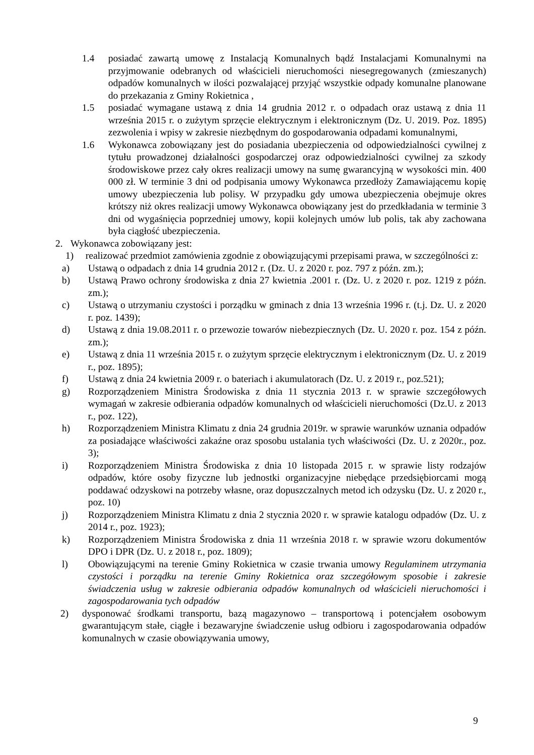1.4 posiadać zawartą umowę z Instalacją Komunalnych bądź Instalacjami Komunalnymi na przyjmowanie odebranych od właścicieli nieruchomości niesegregowanych (zmieszanych) odpadów komunalnych w ilości pozwalającej przyjąć wszystkie odpady komunalne planowane do przekazania z Gminy Rokietnica ,
1.5 posiadać wymagane ustawą z dnia 14 grudnia 2012 r. o odpadach oraz ustawą z dnia 11 września 2015 r. o zużytym sprzęcie elektrycznym i elektronicznym (Dz. U. 2019. Poz. 1895) zezwolenia i wpisy w zakresie niezbędnym do gospodarowania odpadami komunalnymi,
1.6 Wykonawca zobowiązany jest do posiadania ubezpieczenia od odpowiedzialności cywilnej z tytułu prowadzonej działalności gospodarczej oraz odpowiedzialności cywilnej za szkody środowiskowe przez cały okres realizacji umowy na sumę gwarancyjną w wysokości min. 400 000 zł. W terminie 3 dni od podpisania umowy Wykonawca przedłoży Zamawiającemu kopię umowy ubezpieczenia lub polisy. W przypadku gdy umowa ubezpieczenia obejmuje okres krótszy niż okres realizacji umowy Wykonawca obowiązany jest do przedkładania w terminie 3 dni od wygaśnięcia poprzedniej umowy, kopii kolejnych umów lub polis, tak aby zachowana była ciągłość ubezpieczenia.
2. Wykonawca zobowiązany jest:
1) realizować przedmiot zamówienia zgodnie z obowiązującymi przepisami prawa, w szczególności z:
a) Ustawą o odpadach z dnia 14 grudnia 2012 r. (Dz. U. z 2020 r. poz. 797 z późn. zm.);
b) Ustawą Prawo ochrony środowiska z dnia 27 kwietnia .2001 r. (Dz. U. z 2020 r. poz. 1219 z późn. zm.);
c) Ustawą o utrzymaniu czystości i porządku w gminach z dnia 13 września 1996 r. (t.j. Dz. U. z 2020 r. poz. 1439);
d) Ustawą z dnia 19.08.2011 r. o przewozie towarów niebezpiecznych (Dz. U. 2020 r. poz. 154 z późn. zm.);
e) Ustawą z dnia 11 września 2015 r. o zużytym sprzęcie elektrycznym i elektronicznym (Dz. U. z 2019 r., poz. 1895);
f) Ustawą z dnia 24 kwietnia 2009 r. o bateriach i akumulatorach (Dz. U. z 2019 r., poz.521);
g) Rozporządzeniem Ministra Środowiska z dnia 11 stycznia 2013 r. w sprawie szczegółowych wymagań w zakresie odbierania odpadów komunalnych od właścicieli nieruchomości (Dz.U. z 2013 r., poz. 122),
h) Rozporządzeniem Ministra Klimatu z dnia 24 grudnia 2019r. w sprawie warunków uznania odpadów za posiadające właściwości zakaźne oraz sposobu ustalania tych właściwości (Dz. U. z 2020r., poz. 3);
i) Rozporządzeniem Ministra Środowiska z dnia 10 listopada 2015 r. w sprawie listy rodzajów odpadów, które osoby fizyczne lub jednostki organizacyjne niebędące przedsiębiorcami mogą poddawać odzyskowi na potrzeby własne, oraz dopuszczalnych metod ich odzysku (Dz. U. z 2020 r., poz. 10)
j) Rozporządzeniem Ministra Klimatu z dnia 2 stycznia 2020 r. w sprawie katalogu odpadów (Dz. U. z 2014 r., poz. 1923);
k) Rozporządzeniem Ministra Środowiska z dnia 11 września 2018 r. w sprawie wzoru dokumentów DPO i DPR (Dz. U. z 2018 r., poz. 1809);
l) Obowiązującymi na terenie Gminy Rokietnica w czasie trwania umowy Regulaminem utrzymania czystości i porządku na terenie Gminy Rokietnica oraz szczegółowym sposobie i zakresie świadczenia usług w zakresie odbierania odpadów komunalnych od właścicieli nieruchomości i zagospodarowania tych odpadów
2) dysponować środkami transportu, bazą magazynowo – transportową i potencjałem osobowym gwarantującym stałe, ciągłe i bezawaryjne świadczenie usług odbioru i zagospodarowania odpadów komunalnych w czasie obowiązywania umowy,
9